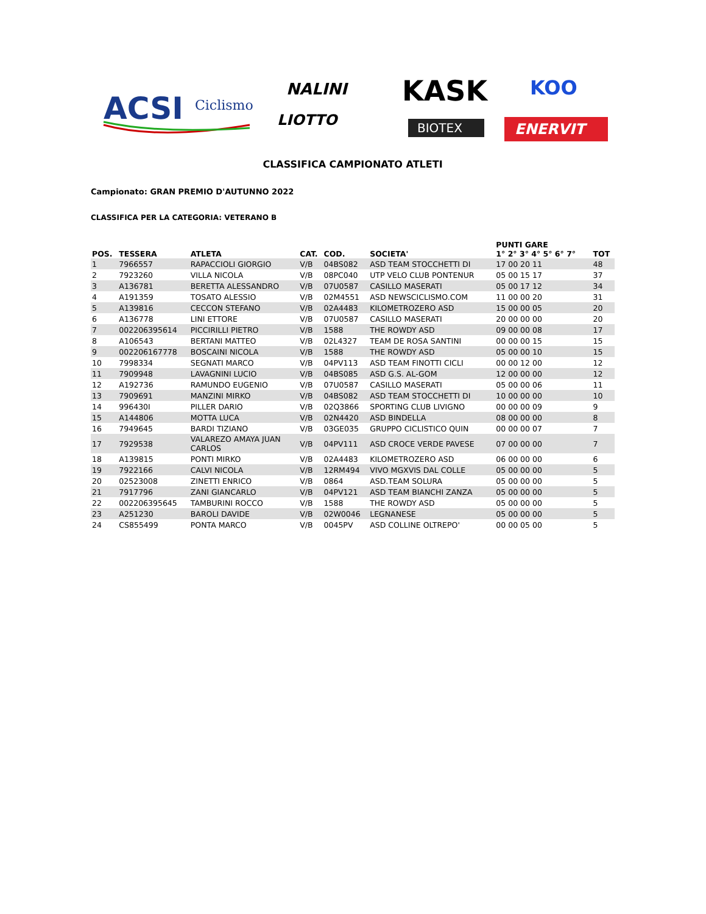ACSI
Ciclismo
NALINI
KASK
KOO
LIOTTO
BIOTEX
ENERVIT
CLASSIFICA CAMPIONATO ATLETI
Campionato: GRAN PREMIO D'AUTUNNO 2022
CLASSIFICA PER LA CATEGORIA: VETERANO B
| POS. | TESSERA | ATLETA | CAT. | COD. | SOCIETA' | PUNTI GARE 1° 2° 3° 4° 5° 6° 7° | TOT |
| --- | --- | --- | --- | --- | --- | --- | --- |
| 1 | 7966557 | RAPACCIOLI GIORGIO | V/B | 04BS082 | ASD TEAM STOCCHETTI DI | 17 00 20 11 | 48 |
| 2 | 7923260 | VILLA NICOLA | V/B | 08PC040 | UTP VELO CLUB PONTENUR | 05 00 15 17 | 37 |
| 3 | A136781 | BERETTA ALESSANDRO | V/B | 07U0587 | CASILLO MASERATI | 05 00 17 12 | 34 |
| 4 | A191359 | TOSATO ALESSIO | V/B | 02M4551 | ASD NEWSCICLISMO.COM | 11 00 00 20 | 31 |
| 5 | A139816 | CECCON STEFANO | V/B | 02A4483 | KILOMETROZERO ASD | 15 00 00 05 | 20 |
| 6 | A136778 | LINI ETTORE | V/B | 07U0587 | CASILLO MASERATI | 20 00 00 00 | 20 |
| 7 | 002206395614 | PICCIRILLI PIETRO | V/B | 1588 | THE ROWDY ASD | 09 00 00 08 | 17 |
| 8 | A106543 | BERTANI MATTEO | V/B | 02L4327 | TEAM DE ROSA SANTINI | 00 00 00 15 | 15 |
| 9 | 002206167778 | BOSCAINI NICOLA | V/B | 1588 | THE ROWDY ASD | 05 00 00 10 | 15 |
| 10 | 7998334 | SEGNATI MARCO | V/B | 04PV113 | ASD TEAM FINOTTI CICLI | 00 00 12 00 | 12 |
| 11 | 7909948 | LAVAGNINI LUCIO | V/B | 04BS085 | ASD G.S. AL-GOM | 12 00 00 00 | 12 |
| 12 | A192736 | RAMUNDO EUGENIO | V/B | 07U0587 | CASILLO MASERATI | 05 00 00 06 | 11 |
| 13 | 7909691 | MANZINI MIRKO | V/B | 04BS082 | ASD TEAM STOCCHETTI DI | 10 00 00 00 | 10 |
| 14 | 996430I | PILLER DARIO | V/B | 02Q3866 | SPORTING CLUB LIVIGNO | 00 00 00 09 | 9 |
| 15 | A144806 | MOTTA LUCA | V/B | 02N4420 | ASD BINDELLA | 08 00 00 00 | 8 |
| 16 | 7949645 | BARDI TIZIANO | V/B | 03GE035 | GRUPPO CICLISTICO QUIN | 00 00 00 07 | 7 |
| 17 | 7929538 | VALAREZO AMAYA JUAN CARLOS | V/B | 04PV111 | ASD CROCE VERDE PAVESE | 07 00 00 00 | 7 |
| 18 | A139815 | PONTI MIRKO | V/B | 02A4483 | KILOMETROZERO ASD | 06 00 00 00 | 6 |
| 19 | 7922166 | CALVI NICOLA | V/B | 12RM494 | VIVO MGXVIS DAL COLLE | 05 00 00 00 | 5 |
| 20 | 02523008 | ZINETTI ENRICO | V/B | 0864 | ASD.TEAM SOLURA | 05 00 00 00 | 5 |
| 21 | 7917796 | ZANI GIANCARLO | V/B | 04PV121 | ASD TEAM BIANCHI ZANZA | 05 00 00 00 | 5 |
| 22 | 002206395645 | TAMBURINI ROCCO | V/B | 1588 | THE ROWDY ASD | 05 00 00 00 | 5 |
| 23 | A251230 | BAROLI DAVIDE | V/B | 02W0046 | LEGNANESE | 05 00 00 00 | 5 |
| 24 | CS855499 | PONTA MARCO | V/B | 0045PV | ASD COLLINE OLTREPO' | 00 00 05 00 | 5 |